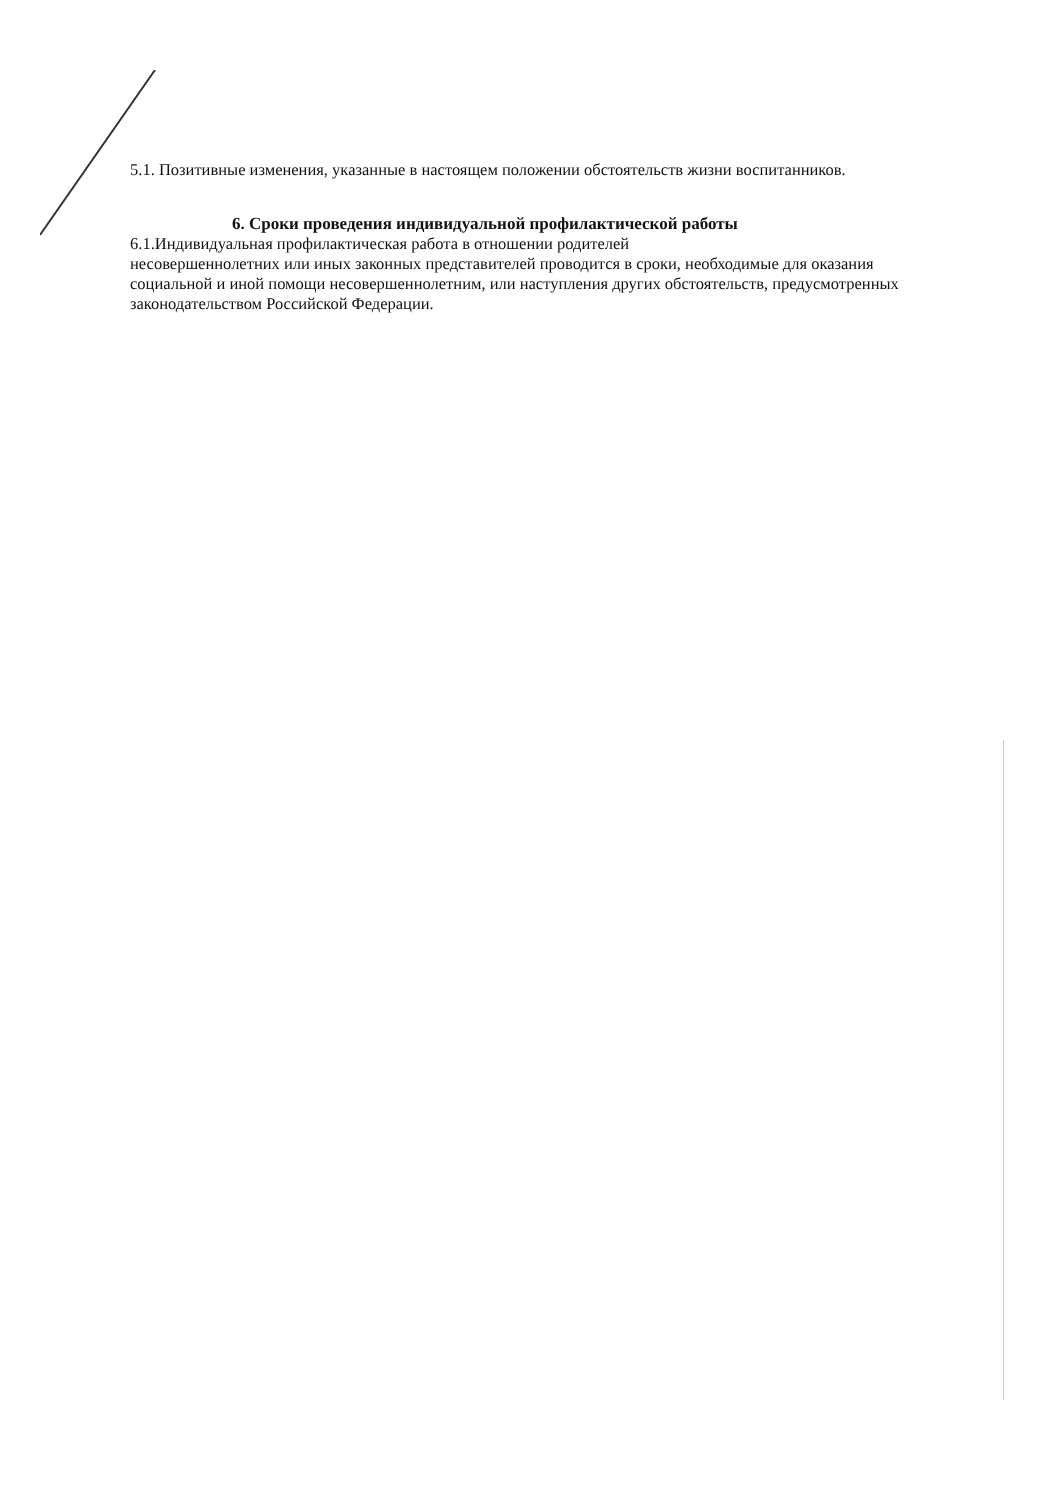5.1. Позитивные изменения, указанные в настоящем положении обстоятельств жизни воспитанников.
6. Сроки проведения индивидуальной профилактической работы
6.1.Индивидуальная профилактическая работа в отношении родителей
несовершеннолетних или иных законных представителей проводится в сроки, необходимые для оказания социальной и иной помощи несовершеннолетним, или наступления других обстоятельств, предусмотренных законодательством Российской Федерации.